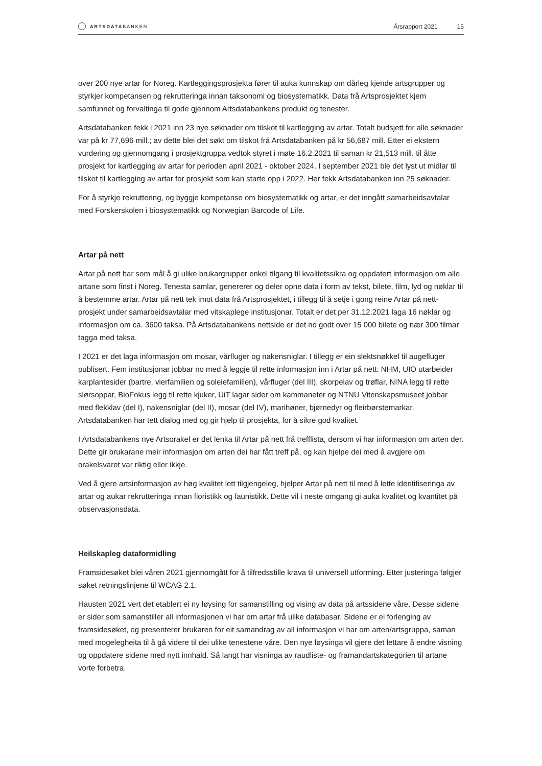ARTSDATA BANKEN
Årsrapport 2021 15
over 200 nye artar for Noreg. Kartleggingsprosjekta fører til auka kunnskap om dårleg kjende artsgrupper og styrkjer kompetansen og rekrutteringa innan taksonomi og biosystematikk. Data frå Artsprosjektet kjem samfunnet og forvaltinga til gode gjennom Artsdatabankens produkt og tenester.
Artsdatabanken fekk i 2021 inn 23 nye søknader om tilskot til kartlegging av artar. Totalt budsjett for alle søknader var på kr 77,696 mill.; av dette blei det søkt om tilskot frå Artsdatabanken på kr 56,687 mill. Etter ei ekstern vurdering og gjennomgang i prosjektgruppa vedtok styret i møte 16.2.2021 til saman kr 21,513 mill. til åtte prosjekt for kartlegging av artar for perioden april 2021 - oktober 2024. I september 2021 ble det lyst ut midlar til tilskot til kartlegging av artar for prosjekt som kan starte opp i 2022. Her fekk Artsdatabanken inn 25 søknader.
For å styrkje rekruttering, og byggje kompetanse om biosystematikk og artar, er det inngått samarbeidsavtalar med Forskerskolen i biosystematikk og Norwegian Barcode of Life.
Artar på nett
Artar på nett har som mål å gi ulike brukargrupper enkel tilgang til kvalitetssikra og oppdatert informasjon om alle artane som finst i Noreg. Tenesta samlar, genererer og deler opne data i form av tekst, bilete, film, lyd og nøklar til å bestemme artar. Artar på nett tek imot data frå Artsprosjektet, i tillegg til å setje i gong reine Artar på nett-prosjekt under samarbeidsavtalar med vitskaplege institusjonar. Totalt er det per 31.12.2021 laga 16 nøklar og informasjon om ca. 3600 taksa. På Artsdatabankens nettside er det no godt over 15 000 bilete og nær 300 filmar tagga med taksa.
I 2021 er det laga informasjon om mosar, vårfluger og nakensniglar. I tillegg er ein slektsnøkkel til augefluger publisert. Fem institusjonar jobbar no med å leggje til rette informasjon inn i Artar på nett: NHM, UIO utarbeider karplantesider (bartre, vierfamilien og soleiefamilien), vårfluger (del III), skorpelav og trøflar, NINA legg til rette slørsoppar, BioFokus legg til rette kjuker, UiT lagar sider om kammaneter og NTNU Vitenskapsmuseet jobbar med flekklav (del I), nakensniglar (del II), mosar (del IV), marihøner, bjørnedyr og fleirbørstemarkar. Artsdatabanken har tett dialog med og gir hjelp til prosjekta, for å sikre god kvalitet.
I Artsdatabankens nye Artsorakel er det lenka til Artar på nett frå trefflista, dersom vi har informasjon om arten der. Dette gir brukarane meir informasjon om arten dei har fått treff på, og kan hjelpe dei med å avgjere om orakelsvaret var riktig eller ikkje.
Ved å gjere artsinformasjon av høg kvalitet lett tilgjengeleg, hjelper Artar på nett til med å lette identifiseringa av artar og aukar rekrutteringa innan floristikk og faunistikk. Dette vil i neste omgang gi auka kvalitet og kvantitet på observasjonsdata.
Heilskapleg dataformidling
Framsidesøket blei våren 2021 gjennomgått for å tilfredsstille krava til universell utforming. Etter justeringa følgjer søket retningslinjene til WCAG 2.1.
Hausten 2021 vert det etablert ei ny løysing for samanstilling og vising av data på artssidene våre. Desse sidene er sider som samanstiller all informasjonen vi har om artar frå ulike databasar. Sidene er ei forlenging av framsidesøket, og presenterer brukaren for eit samandrag av all informasjon vi har om arten/artsgruppa, saman med mogelegheita til å gå videre til dei ulike tenestene våre. Den nye løysinga vil gjere det lettare å endre visning og oppdatere sidene med nytt innhald. Så langt har visninga av raudliste- og framandartskategorien til artane vorte forbetra.